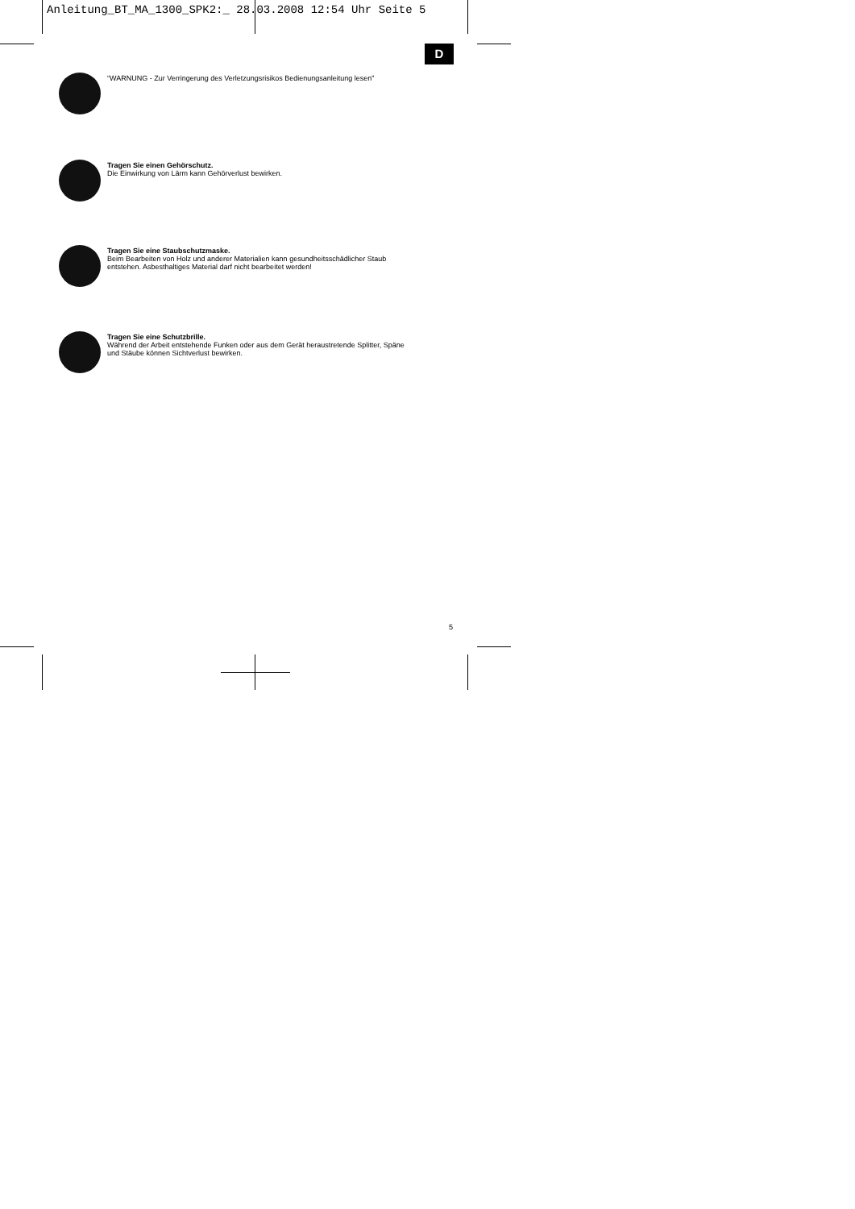Anleitung_BT_MA_1300_SPK2:_ 28.03.2008 12:54 Uhr Seite 5
D
“WARNUNG - Zur Verringerung des Verletzungsrisikos Bedienungsanleitung lesen”
Tragen Sie einen Gehörschutz.
Die Einwirkung von Lärm kann Gehörverlust bewirken.
Tragen Sie eine Staubschutzmaske.
Beim Bearbeiten von Holz und anderer Materialien kann gesundheitsschädlicher Staub
entstehen. Asbesthaltiges Material darf nicht bearbeitet werden!
Tragen Sie eine Schutzbrille.
Während der Arbeit entstehende Funken oder aus dem Gerät heraustretende Splitter, Späne
und Stäube können Sichtverlust bewirken.
5